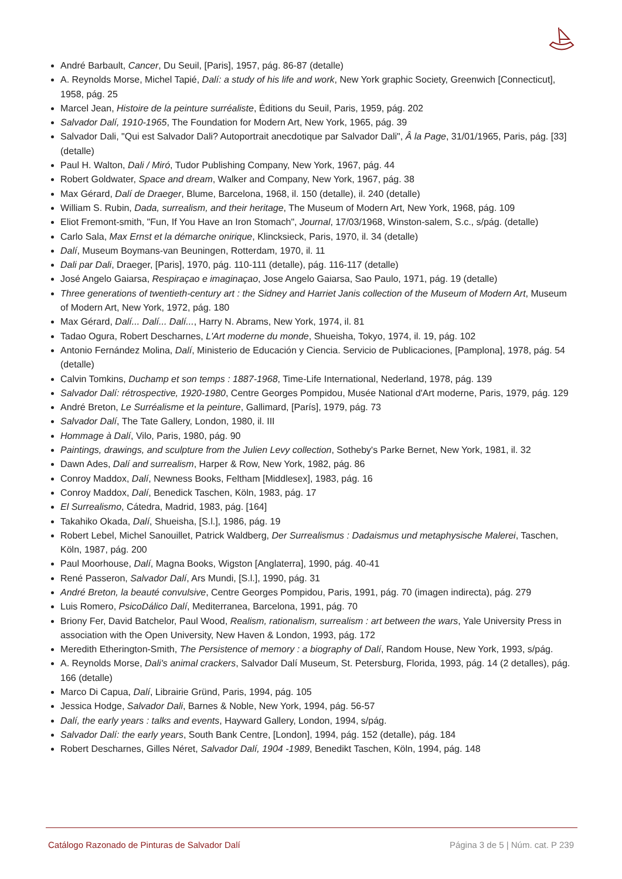André Barbault, Cancer, Du Seuil, [Paris], 1957, pág. 86-87 (detalle)
A. Reynolds Morse, Michel Tapié, Dalí: a study of his life and work, New York graphic Society, Greenwich [Connecticut], 1958, pág. 25
Marcel Jean, Histoire de la peinture surréaliste, Éditions du Seuil, Paris, 1959, pág. 202
Salvador Dalí, 1910-1965, The Foundation for Modern Art, New York, 1965, pág. 39
Salvador Dali, "Qui est Salvador Dali? Autoportrait anecdotique par Salvador Dali", Â la Page, 31/01/1965, Paris, pág. [33] (detalle)
Paul H. Walton, Dali / Miró, Tudor Publishing Company, New York, 1967, pág. 44
Robert Goldwater, Space and dream, Walker and Company, New York, 1967, pág. 38
Max Gérard, Dalí de Draeger, Blume, Barcelona, 1968, il. 150 (detalle), il. 240 (detalle)
William S. Rubin, Dada, surrealism, and their heritage, The Museum of Modern Art, New York, 1968, pág. 109
Eliot Fremont-smith, "Fun, If You Have an Iron Stomach", Journal, 17/03/1968, Winston-salem, S.c., s/pág. (detalle)
Carlo Sala, Max Ernst et la démarche onirique, Klincksieck, Paris, 1970, il. 34 (detalle)
Dalí, Museum Boymans-van Beuningen, Rotterdam, 1970, il. 11
Dali par Dali, Draeger, [Paris], 1970, pág. 110-111 (detalle), pág. 116-117 (detalle)
José Angelo Gaiarsa, Respiraçao e imaginaçao, Jose Angelo Gaiarsa, Sao Paulo, 1971, pág. 19 (detalle)
Three generations of twentieth-century art : the Sidney and Harriet Janis collection of the Museum of Modern Art, Museum of Modern Art, New York, 1972, pág. 180
Max Gérard, Dalí... Dalí... Dalí..., Harry N. Abrams, New York, 1974, il. 81
Tadao Ogura, Robert Descharnes, L'Art moderne du monde, Shueisha, Tokyo, 1974, il. 19, pág. 102
Antonio Fernández Molina, Dalí, Ministerio de Educación y Ciencia. Servicio de Publicaciones, [Pamplona], 1978, pág. 54 (detalle)
Calvin Tomkins, Duchamp et son temps : 1887-1968, Time-Life International, Nederland, 1978, pág. 139
Salvador Dalí: rétrospective, 1920-1980, Centre Georges Pompidou, Musée National d'Art moderne, Paris, 1979, pág. 129
André Breton, Le Surréalisme et la peinture, Gallimard, [París], 1979, pág. 73
Salvador Dalí, The Tate Gallery, London, 1980, il. III
Hommage à Dalí, Vilo, Paris, 1980, pág. 90
Paintings, drawings, and sculpture from the Julien Levy collection, Sotheby's Parke Bernet, New York, 1981, il. 32
Dawn Ades, Dalí and surrealism, Harper & Row, New York, 1982, pág. 86
Conroy Maddox, Dalí, Newness Books, Feltham [Middlesex], 1983, pág. 16
Conroy Maddox, Dalí, Benedick Taschen, Köln, 1983, pág. 17
El Surrealismo, Cátedra, Madrid, 1983, pág. [164]
Takahiko Okada, Dalí, Shueisha, [S.l.], 1986, pág. 19
Robert Lebel, Michel Sanouillet, Patrick Waldberg, Der Surrealismus : Dadaismus und metaphysische Malerei, Taschen, Köln, 1987, pág. 200
Paul Moorhouse, Dalí, Magna Books, Wigston [Anglaterra], 1990, pág. 40-41
René Passeron, Salvador Dalí, Ars Mundi, [S.l.], 1990, pág. 31
André Breton, la beauté convulsive, Centre Georges Pompidou, Paris, 1991, pág. 70 (imagen indirecta), pág. 279
Luis Romero, PsicoDálico Dalí, Mediterranea, Barcelona, 1991, pág. 70
Briony Fer, David Batchelor, Paul Wood, Realism, rationalism, surrealism : art between the wars, Yale University Press in association with the Open University, New Haven & London, 1993, pág. 172
Meredith Etherington-Smith, The Persistence of memory : a biography of Dalí, Random House, New York, 1993, s/pág.
A. Reynolds Morse, Dali's animal crackers, Salvador Dalí Museum, St. Petersburg, Florida, 1993, pág. 14 (2 detalles), pág. 166 (detalle)
Marco Di Capua, Dalí, Librairie Gründ, Paris, 1994, pág. 105
Jessica Hodge, Salvador Dali, Barnes & Noble, New York, 1994, pág. 56-57
Dalí, the early years : talks and events, Hayward Gallery, London, 1994, s/pág.
Salvador Dalí: the early years, South Bank Centre, [London], 1994, pág. 152 (detalle), pág. 184
Robert Descharnes, Gilles Néret, Salvador Dalí, 1904 -1989, Benedikt Taschen, Köln, 1994, pág. 148
Catálogo Razonado de Pinturas de Salvador Dalí Página 3 de 5 | Núm. cat. P 239